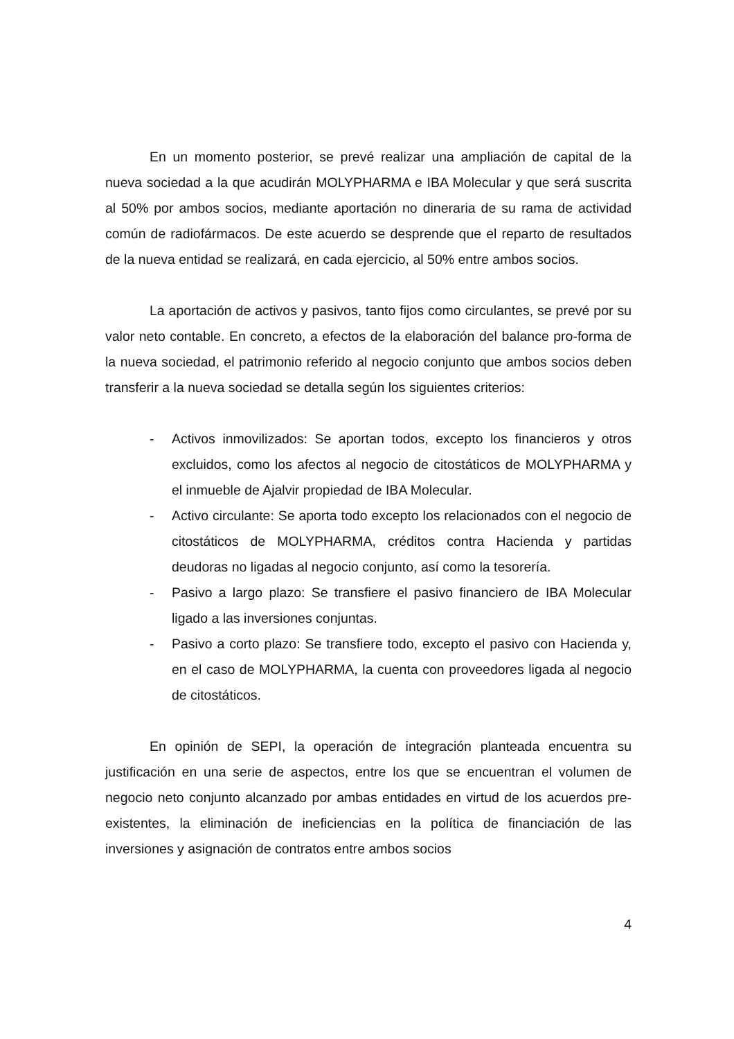En un momento posterior, se prevé realizar una ampliación de capital de la nueva sociedad a la que acudirán MOLYPHARMA e IBA Molecular y que será suscrita al 50% por ambos socios, mediante aportación no dineraria de su rama de actividad común de radiofármacos. De este acuerdo se desprende que el reparto de resultados de la nueva entidad se realizará, en cada ejercicio, al 50% entre ambos socios.
La aportación de activos y pasivos, tanto fijos como circulantes, se prevé por su valor neto contable. En concreto, a efectos de la elaboración del balance pro-forma de la nueva sociedad, el patrimonio referido al negocio conjunto que ambos socios deben transferir a la nueva sociedad se detalla según los siguientes criterios:
- Activos inmovilizados: Se aportan todos, excepto los financieros y otros excluidos, como los afectos al negocio de citostáticos de MOLYPHARMA y el inmueble de Ajalvir propiedad de IBA Molecular.
- Activo circulante: Se aporta todo excepto los relacionados con el negocio de citostáticos de MOLYPHARMA, créditos contra Hacienda y partidas deudoras no ligadas al negocio conjunto, así como la tesorería.
- Pasivo a largo plazo: Se transfiere el pasivo financiero de IBA Molecular ligado a las inversiones conjuntas.
- Pasivo a corto plazo: Se transfiere todo, excepto el pasivo con Hacienda y, en el caso de MOLYPHARMA, la cuenta con proveedores ligada al negocio de citostáticos.
En opinión de SEPI, la operación de integración planteada encuentra su justificación en una serie de aspectos, entre los que se encuentran el volumen de negocio neto conjunto alcanzado por ambas entidades en virtud de los acuerdos pre-existentes, la eliminación de ineficiencias en la política de financiación de las inversiones y asignación de contratos entre ambos socios
4